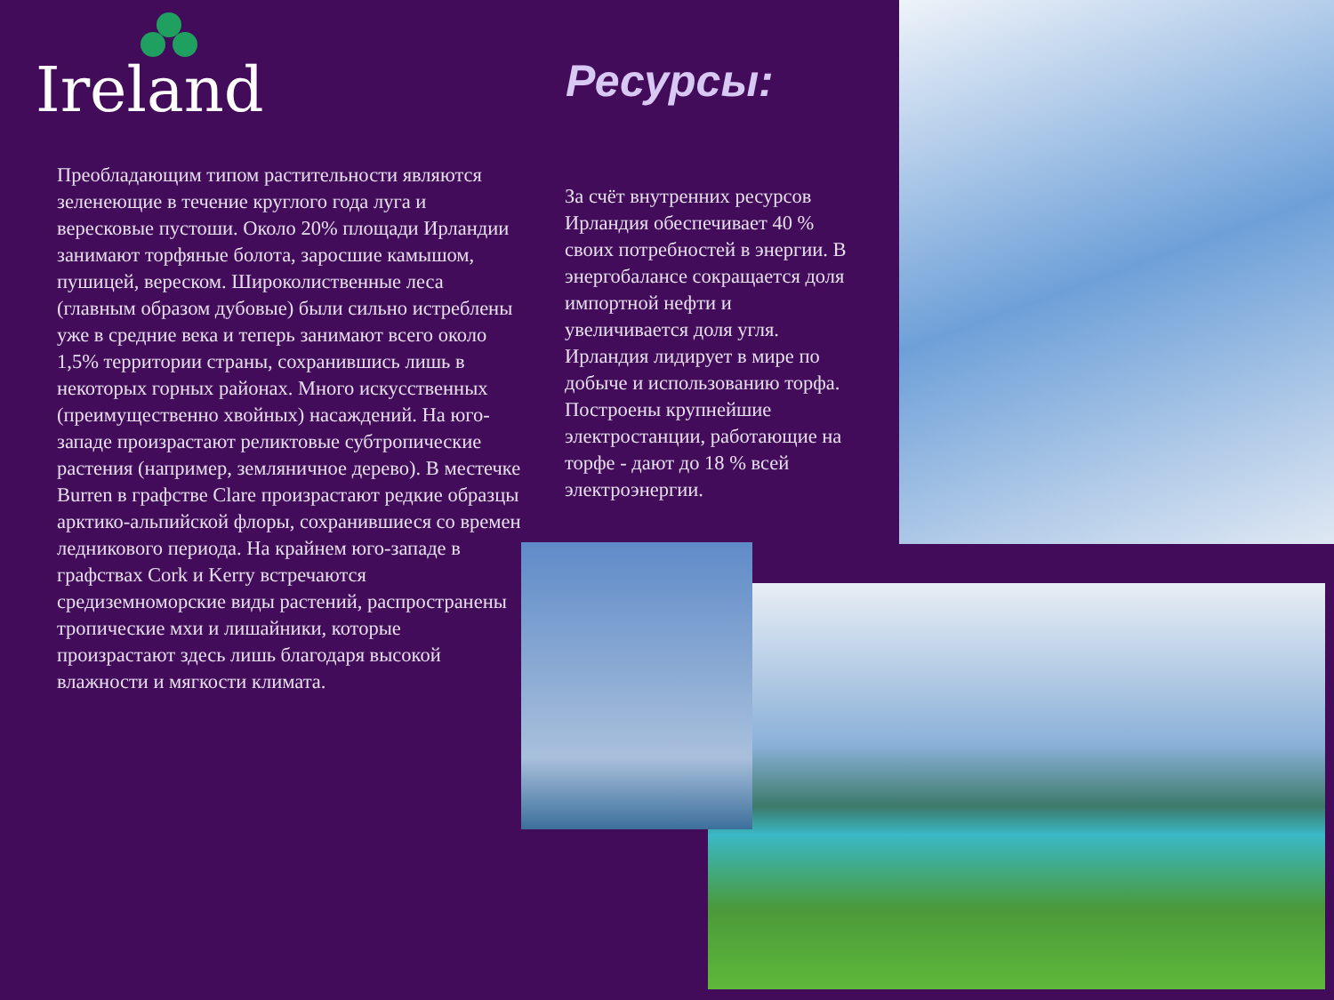Ireland
Преобладающим типом растительности являются зеленеющие в течение круглого года луга и вересковые пустоши. Около 20% площади Ирландии занимают торфяные болота, заросшие камышом, пушицей, вереском. Широколиственные леса (главным образом дубовые) были сильно истреблены уже в средние века и теперь занимают всего около 1,5% территории страны, сохранившись лишь в некоторых горных районах. Много искусственных (преимущественно хвойных) насаждений. На юго-западе произрастают реликтовые субтропические растения (например, земляничное дерево). В местечке Burren в графстве Clare произрастают редкие образцы арктико-альпийской флоры, сохранившиеся со времен ледникового периода. На крайнем юго-западе в графствах Cork и Kerry встречаются средиземноморские виды растений, распространены тропические мхи и лишайники, которые произрастают здесь лишь благодаря высокой влажности и мягкости климата.
Ресурсы:
За счёт внутренних ресурсов Ирландия обеспечивает 40 % своих потребностей в энергии. В энергобалансе сокращается доля импортной нефти и увеличивается доля угля. Ирландия лидирует в мире по добыче и использованию торфа. Построены крупнейшие электростанции, работающие на торфе - дают до 18 % всей электроэнергии.